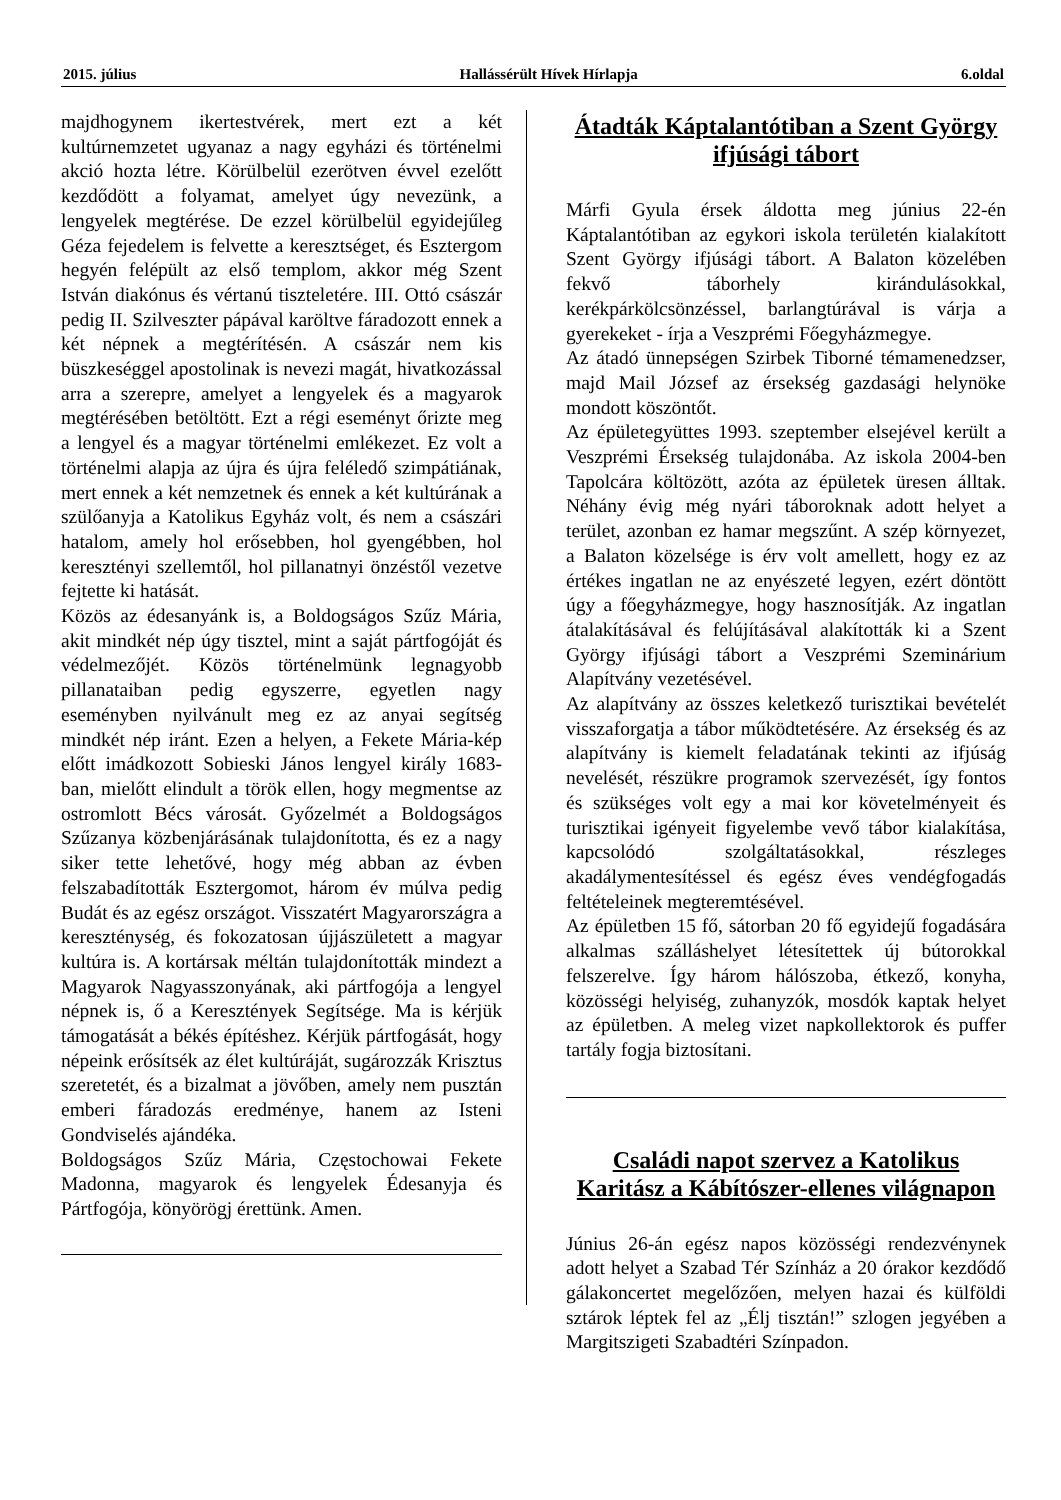2015. július Hallássérült Hívek Hírlapja 6.oldal
majdhogynem ikertestvérek, mert ezt a két kultúrnemzetet ugyanaz a nagy egyházi és történelmi akció hozta létre. Körülbelül ezerötven évvel ezelőtt kezdődött a folyamat, amelyet úgy nevezünk, a lengyelek megtérése. De ezzel körülbelül egyidejűleg Géza fejedelem is felvette a keresztséget, és Esztergom hegyén felépült az első templom, akkor még Szent István diakónus és vértanú tiszteletére. III. Ottó császár pedig II. Szilveszter pápával karöltve fáradozott ennek a két népnek a megtérítésén. A császár nem kis büszkeséggel apostolinak is nevezi magát, hivatkozással arra a szerepre, amelyet a lengyelek és a magyarok megtérésében betöltött. Ezt a régi eseményt őrizte meg a lengyel és a magyar történelmi emlékezet. Ez volt a történelmi alapja az újra és újra feléledő szimpátiának, mert ennek a két nemzetnek és ennek a két kultúrának a szülőanyja a Katolikus Egyház volt, és nem a császári hatalom, amely hol erősebben, hol gyengébben, hol keresztényi szellemtől, hol pillanatnyi önzéstől vezetve fejtette ki hatását.
Közös az édesanyánk is, a Boldogságos Szűz Mária, akit mindkét nép úgy tisztel, mint a saját pártfogóját és védelmezőjét. Közös történelmünk legnagyobb pillanataiban pedig egyszerre, egyetlen nagy eseményben nyilvánult meg ez az anyai segítség mindkét nép iránt. Ezen a helyen, a Fekete Mária-kép előtt imádkozott Sobieski János lengyel király 1683-ban, mielőtt elindult a török ellen, hogy megmentse az ostromlott Bécs városát. Győzelmét a Boldogságos Szűzanya közbenjárásának tulajdonította, és ez a nagy siker tette lehetővé, hogy még abban az évben felszabadították Esztergomot, három év múlva pedig Budát és az egész országot. Visszatért Magyarországra a kereszténység, és fokozatosan újjászületett a magyar kultúra is. A kortársak méltán tulajdonították mindezt a Magyarok Nagyasszonyának, aki pártfogója a lengyel népnek is, ő a Keresztények Segítsége. Ma is kérjük támogatását a békés építéshez. Kérjük pártfogását, hogy népeink erősítsék az élet kultúráját, sugározzák Krisztus szeretetét, és a bizalmat a jövőben, amely nem pusztán emberi fáradozás eredménye, hanem az Isteni Gondviselés ajándéka.
Boldogságos Szűz Mária, Częstochowai Fekete Madonna, magyarok és lengyelek Édesanyja és Pártfogója, könyörögj érettünk. Amen.
Átadták Káptalantótiban a Szent György ifjúsági tábort
Márfi Gyula érsek áldotta meg június 22-én Káptalantótiban az egykori iskola területén kialakított Szent György ifjúsági tábort. A Balaton közelében fekvő táborhely kirándulásokkal, kerékpárkölcsönzéssel, barlangtúrával is várja a gyerekeket - írja a Veszprémi Főegyházmegye.
Az átadó ünnepségen Szirbek Tiborné témamenedzser, majd Mail József az érsekség gazdasági helynöke mondott köszöntőt.
Az épületegyüttes 1993. szeptember elsejével került a Veszprémi Érsekség tulajdonába. Az iskola 2004-ben Tapolcára költözött, azóta az épületek üresen álltak. Néhány évig még nyári táboroknak adott helyet a terület, azonban ez hamar megszűnt. A szép környezet, a Balaton közelsége is érv volt amellett, hogy ez az értékes ingatlan ne az enyészeté legyen, ezért döntött úgy a főegyházmegye, hogy hasznosítják. Az ingatlan átalakításával és felújításával alakították ki a Szent György ifjúsági tábort a Veszprémi Szeminárium Alapítvány vezetésével.
Az alapítvány az összes keletkező turisztikai bevételét visszaforgatja a tábor működtetésére. Az érsekség és az alapítvány is kiemelt feladatának tekinti az ifjúság nevelését, részükre programok szervezését, így fontos és szükséges volt egy a mai kor követelményeit és turisztikai igényeit figyelembe vevő tábor kialakítása, kapcsolódó szolgáltatásokkal, részleges akadálymentesítéssel és egész éves vendégfogadás feltételeinek megteremtésével.
Az épületben 15 fő, sátorban 20 fő egyidejű fogadására alkalmas szálláshelyet létesítettek új bútorokkal felszerelve. Így három hálószoba, étkező, konyha, közösségi helyiség, zuhanyzók, mosdók kaptak helyet az épületben. A meleg vizet napkollektorok és puffer tartály fogja biztosítani.
Családi napot szervez a Katolikus Karitász a Kábítószer-ellenes világnapon
Június 26-án egész napos közösségi rendezvénynek adott helyet a Szabad Tér Színház a 20 órakor kezdődő gálakoncertet megelőzően, melyen hazai és külföldi sztárok léptek fel az „Élj tisztán!” szlogen jegyében a Margitszigeti Szabadtéri Színpadon.